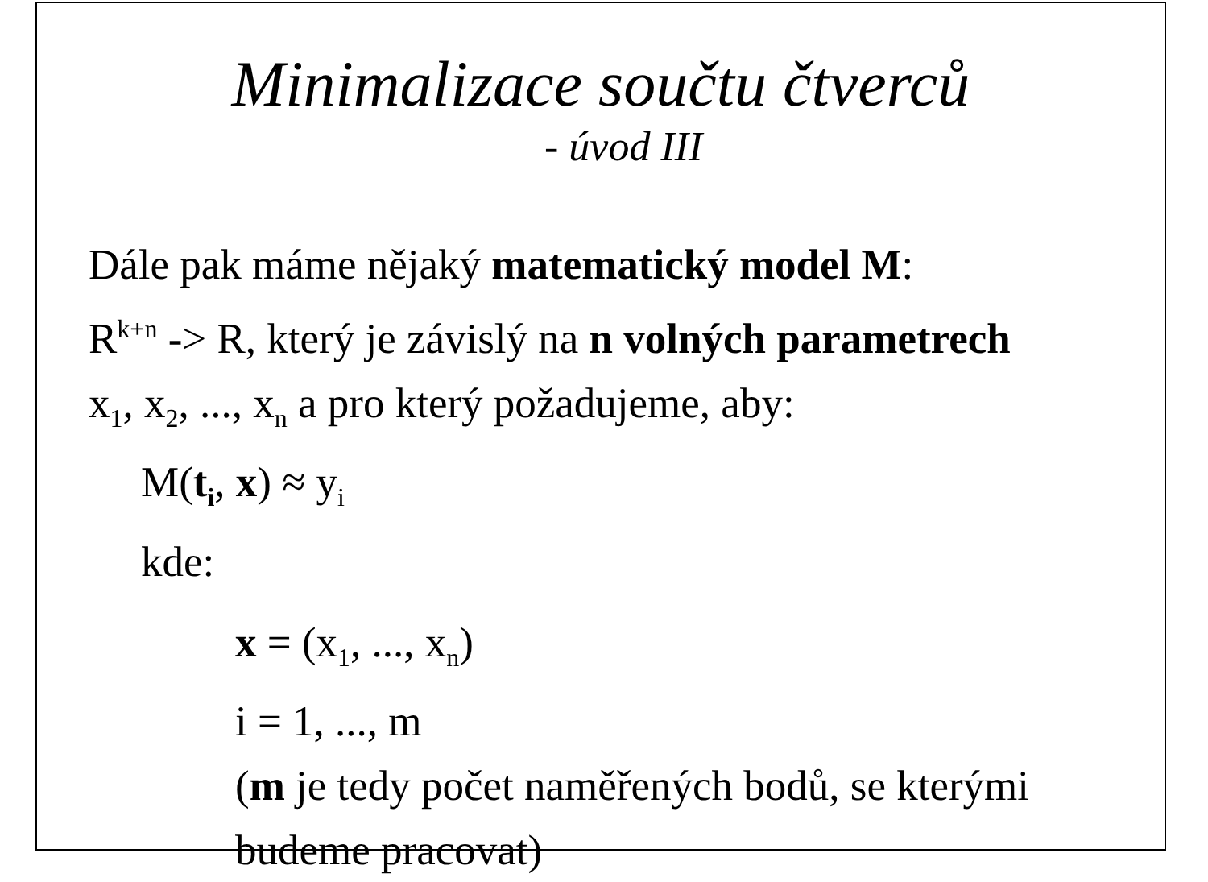Minimalizace součtu čtverců
- úvod III
Dále pak máme nějaký matematický model M:
R<sup>k+n</sup> -> R, který je závislý na n volných parametrech
x<sub>1</sub>, x<sub>2</sub>, ..., x<sub>n</sub> a pro který požadujeme, aby:
M(t<sub>i</sub>, x) ≈ y<sub>i</sub>
kde:
x = (x<sub>1</sub>, ..., x<sub>n</sub>)
i = 1, ..., m
(m je tedy počet naměřených bodů, se kterými
budeme pracovat)